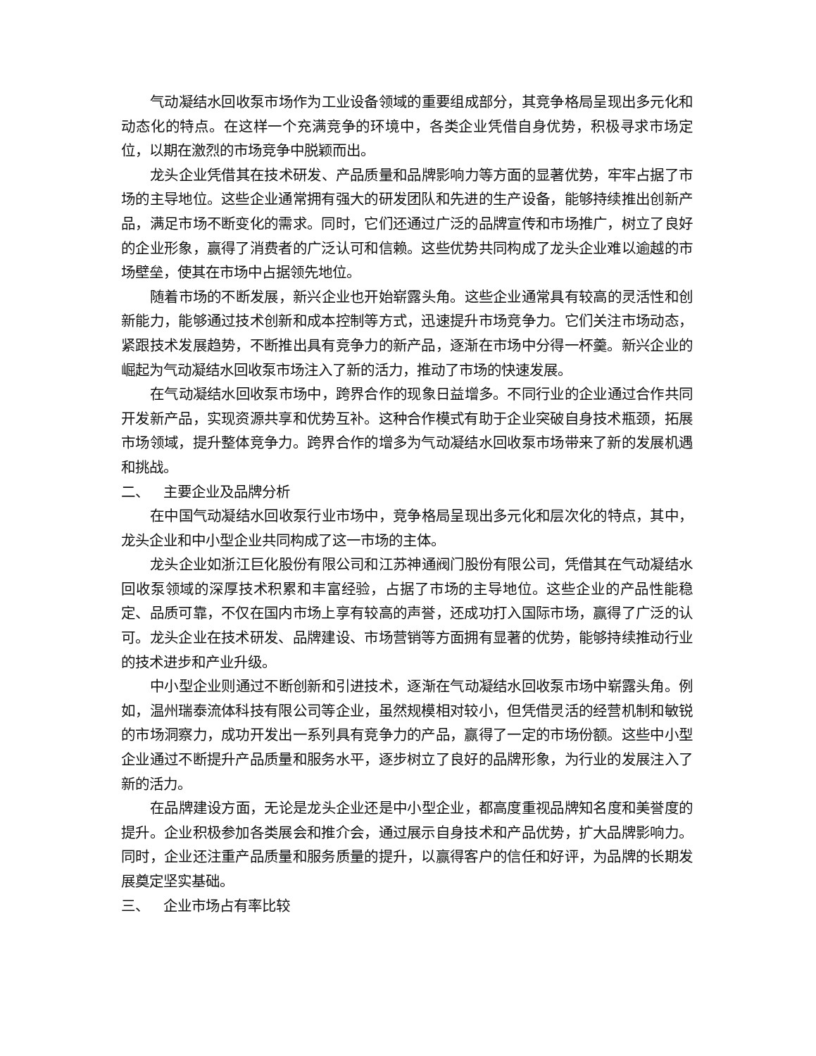气动凝结水回收泵市场作为工业设备领域的重要组成部分，其竞争格局呈现出多元化和动态化的特点。在这样一个充满竞争的环境中，各类企业凭借自身优势，积极寻求市场定位，以期在激烈的市场竞争中脱颖而出。
龙头企业凭借其在技术研发、产品质量和品牌影响力等方面的显著优势，牢牢占据了市场的主导地位。这些企业通常拥有强大的研发团队和先进的生产设备，能够持续推出创新产品，满足市场不断变化的需求。同时，它们还通过广泛的品牌宣传和市场推广，树立了良好的企业形象，赢得了消费者的广泛认可和信赖。这些优势共同构成了龙头企业难以逾越的市场壁垒，使其在市场中占据领先地位。
随着市场的不断发展，新兴企业也开始崭露头角。这些企业通常具有较高的灵活性和创新能力，能够通过技术创新和成本控制等方式，迅速提升市场竞争力。它们关注市场动态，紧跟技术发展趋势，不断推出具有竞争力的新产品，逐渐在市场中分得一杯羹。新兴企业的崛起为气动凝结水回收泵市场注入了新的活力，推动了市场的快速发展。
在气动凝结水回收泵市场中，跨界合作的现象日益增多。不同行业的企业通过合作共同开发新产品，实现资源共享和优势互补。这种合作模式有助于企业突破自身技术瓶颈，拓展市场领域，提升整体竞争力。跨界合作的增多为气动凝结水回收泵市场带来了新的发展机遇和挑战。
二、 主要企业及品牌分析
在中国气动凝结水回收泵行业市场中，竞争格局呈现出多元化和层次化的特点，其中，龙头企业和中小型企业共同构成了这一市场的主体。
龙头企业如浙江巨化股份有限公司和江苏神通阀门股份有限公司，凭借其在气动凝结水回收泵领域的深厚技术积累和丰富经验，占据了市场的主导地位。这些企业的产品性能稳定、品质可靠，不仅在国内市场上享有较高的声誉，还成功打入国际市场，赢得了广泛的认可。龙头企业在技术研发、品牌建设、市场营销等方面拥有显著的优势，能够持续推动行业的技术进步和产业升级。
中小型企业则通过不断创新和引进技术，逐渐在气动凝结水回收泵市场中崭露头角。例如，温州瑞泰流体科技有限公司等企业，虽然规模相对较小，但凭借灵活的经营机制和敏锐的市场洞察力，成功开发出一系列具有竞争力的产品，赢得了一定的市场份额。这些中小型企业通过不断提升产品质量和服务水平，逐步树立了良好的品牌形象，为行业的发展注入了新的活力。
在品牌建设方面，无论是龙头企业还是中小型企业，都高度重视品牌知名度和美誉度的提升。企业积极参加各类展会和推介会，通过展示自身技术和产品优势，扩大品牌影响力。同时，企业还注重产品质量和服务质量的提升，以赢得客户的信任和好评，为品牌的长期发展奠定坚实基础。
三、 企业市场占有率比较